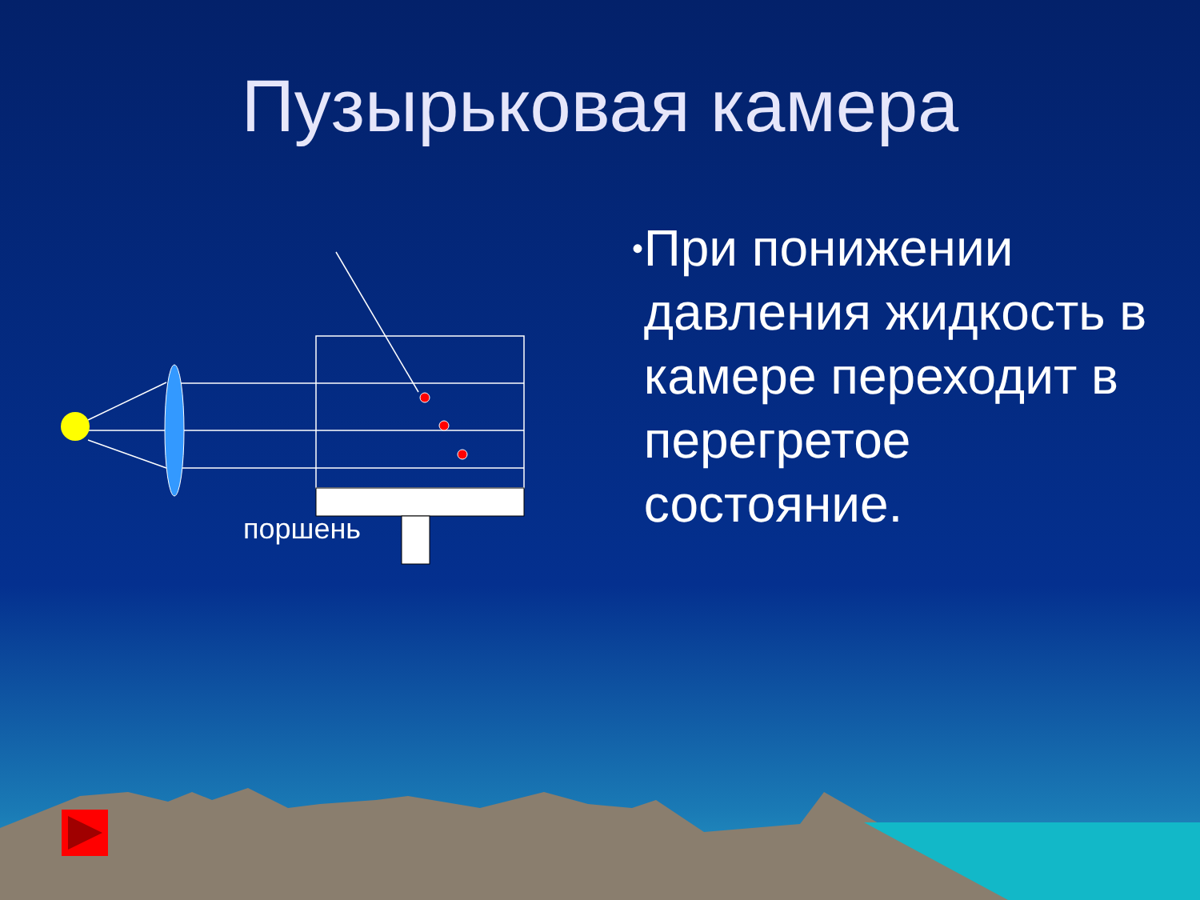Пузырьковая камера
поршень
• При понижении давления жидкость в камере переходит в перегретое состояние.